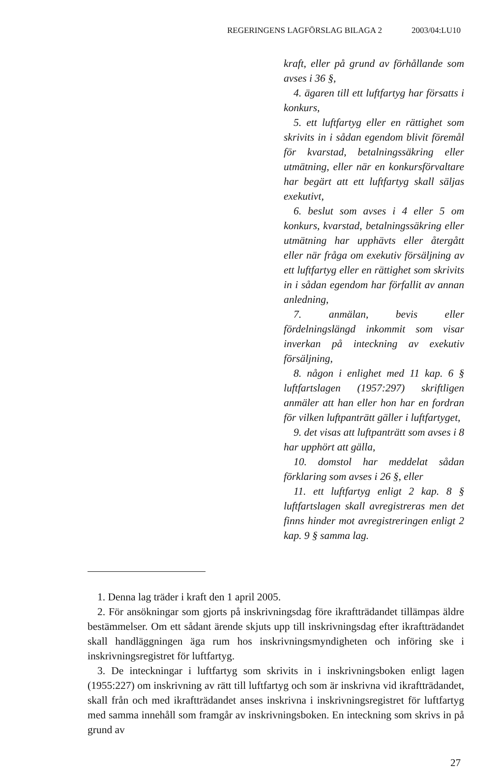REGERINGENS LAGFÖRSLAG BILAGA 2 2003/04:LU10
kraft, eller på grund av förhållande som avses i 36 §,
4. ägaren till ett luftfartyg har försatts i konkurs,
5. ett luftfartyg eller en rättighet som skrivits in i sådan egendom blivit föremål för kvarstad, betalningssäkring eller utmätning, eller när en konkursförvaltare har begärt att ett luftfartyg skall säljas exekutivt,
6. beslut som avses i 4 eller 5 om konkurs, kvarstad, betalningssäkring eller utmätning har upphävts eller återgått eller när fråga om exekutiv försäljning av ett luftfartyg eller en rättighet som skrivits in i sådan egendom har förfallit av annan anledning,
7. anmälan, bevis eller fördelningslängd inkommit som visar inverkan på inteckning av exekutiv försäljning,
8. någon i enlighet med 11 kap. 6 § luftfartslagen (1957:297) skriftligen anmäler att han eller hon har en fordran för vilken luftpanträtt gäller i luftfartyget,
9. det visas att luftpanträtt som avses i 8 har upphört att gälla,
10. domstol har meddelat sådan förklaring som avses i 26 §, eller
11. ett luftfartyg enligt 2 kap. 8 § luftfartslagen skall avregistreras men det finns hinder mot avregistreringen enligt 2 kap. 9 § samma lag.
1. Denna lag träder i kraft den 1 april 2005.
2. För ansökningar som gjorts på inskrivningsdag före ikraftträdandet tillämpas äldre bestämmelser. Om ett sådant ärende skjuts upp till inskrivningsdag efter ikraftträdandet skall handläggningen äga rum hos inskrivningsmyndigheten och införing ske i inskrivningsregistret för luftfartyg.
3. De inteckningar i luftfartyg som skrivits in i inskrivningsboken enligt lagen (1955:227) om inskrivning av rätt till luftfartyg och som är inskrivna vid ikraftträdandet, skall från och med ikraftträdandet anses inskrivna i inskrivningsregistret för luftfartyg med samma innehåll som framgår av inskrivningsboken. En inteckning som skrivs in på grund av
27